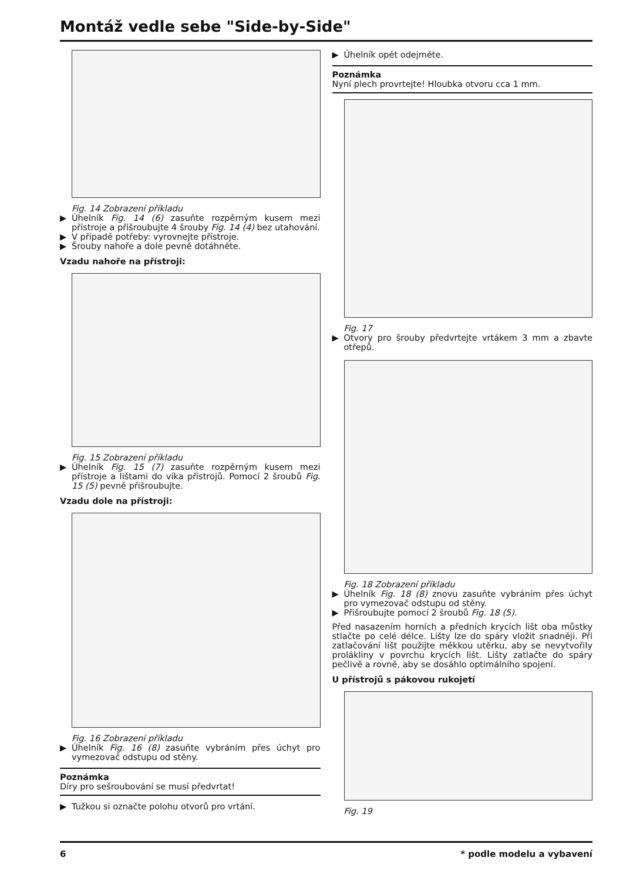Montáž vedle sebe "Side-by-Side"
Fig. 14 Zobrazení příkladu
▶ Úhelník Fig. 14 (6) zasuňte rozpěrným kusem mezi přístroje a přišroubujte 4 šrouby Fig. 14 (4) bez utahování.
▶ V případě potřeby: vyrovnejte přístroje.
▶ Šrouby nahoře a dole pevně dotáhněte.
Vzadu nahoře na přístroji:
Fig. 15 Zobrazení příkladu
▶ Úhelník Fig. 15 (7) zasuňte rozpěrným kusem mezi přístroje a lištami do víka přístrojů. Pomocí 2 šroubů Fig. 15 (5) pevně přišroubujte.
Vzadu dole na přístroji:
Fig. 16 Zobrazení příkladu
▶ Úhelník Fig. 16 (8) zasuňte vybráním přes úchyt pro vymezovač odstupu od stěny.
Poznámka
Díry pro sešroubování se musí předvrtat!
▶ Tužkou si označte polohu otvorů pro vrtání.
▶ Úhelník opět odejměte.
Poznámka
Nyní plech provrtejte! Hloubka otvoru cca 1 mm.
Fig. 17
▶ Otvory pro šrouby předvrtejte vrtákem 3 mm a zbavte otřepů.
Fig. 18 Zobrazení příkladu
▶ Úhelník Fig. 18 (8) znovu zasuňte vybráním přes úchyt pro vymezovač odstupu od stěny.
▶ Přišroubujte pomocí 2 šroubů Fig. 18 (5).
Před nasazením horních a předních krycích lišt oba můstky stlačte po celé délce. Lišty lze do spáry vložit snadněji. Při zatlačování lišt použijte měkkou utěrku, aby se nevytvořily prolákliny v povrchu krycích lišt. Lišty zatlačte do spáry pečlivě a rovně, aby se dosáhlo optimálního spojení.
U přístrojů s pákovou rukojetí
Fig. 19
6 * podle modelu a vybavení